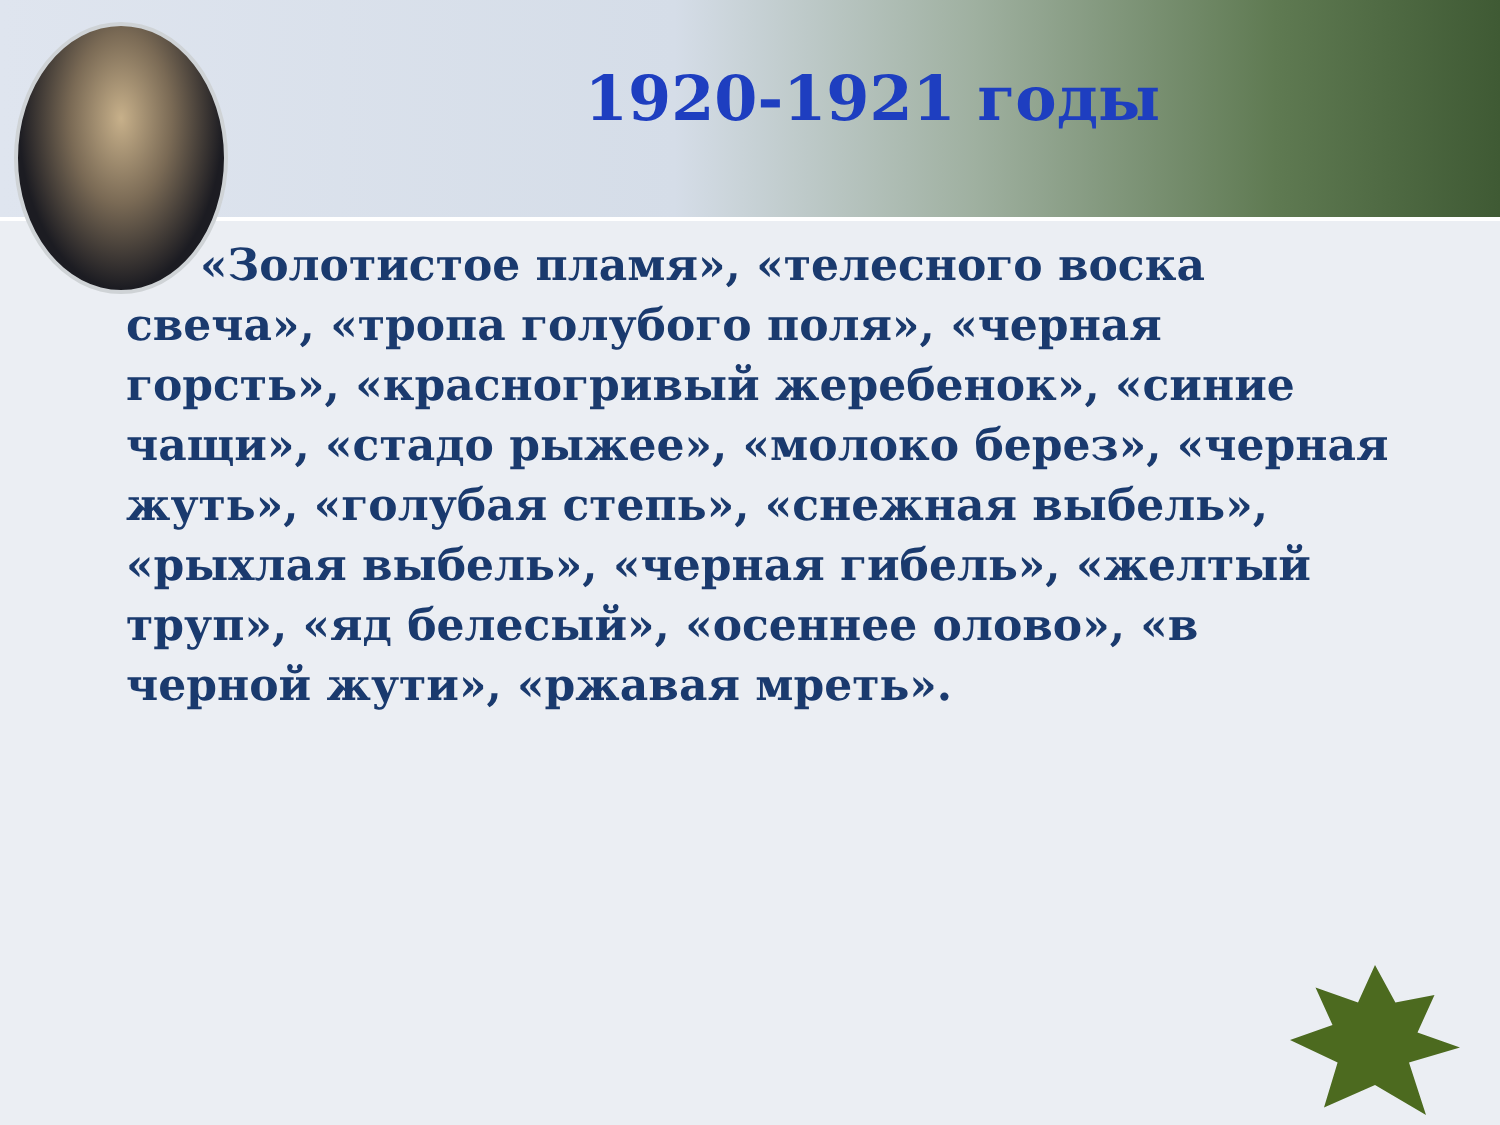1920-1921 годы
«Золотистое пламя», «телесного воска свеча», «тропа голубого поля», «черная горсть», «красногривый жеребенок», «синие чащи», «стадо рыжее», «молоко берез», «черная жуть», «голубая степь», «снежная выбель», «рыхлая выбель», «черная гибель», «желтый труп», «яд белесый», «осеннее олово», «в черной жути», «ржавая мреть».